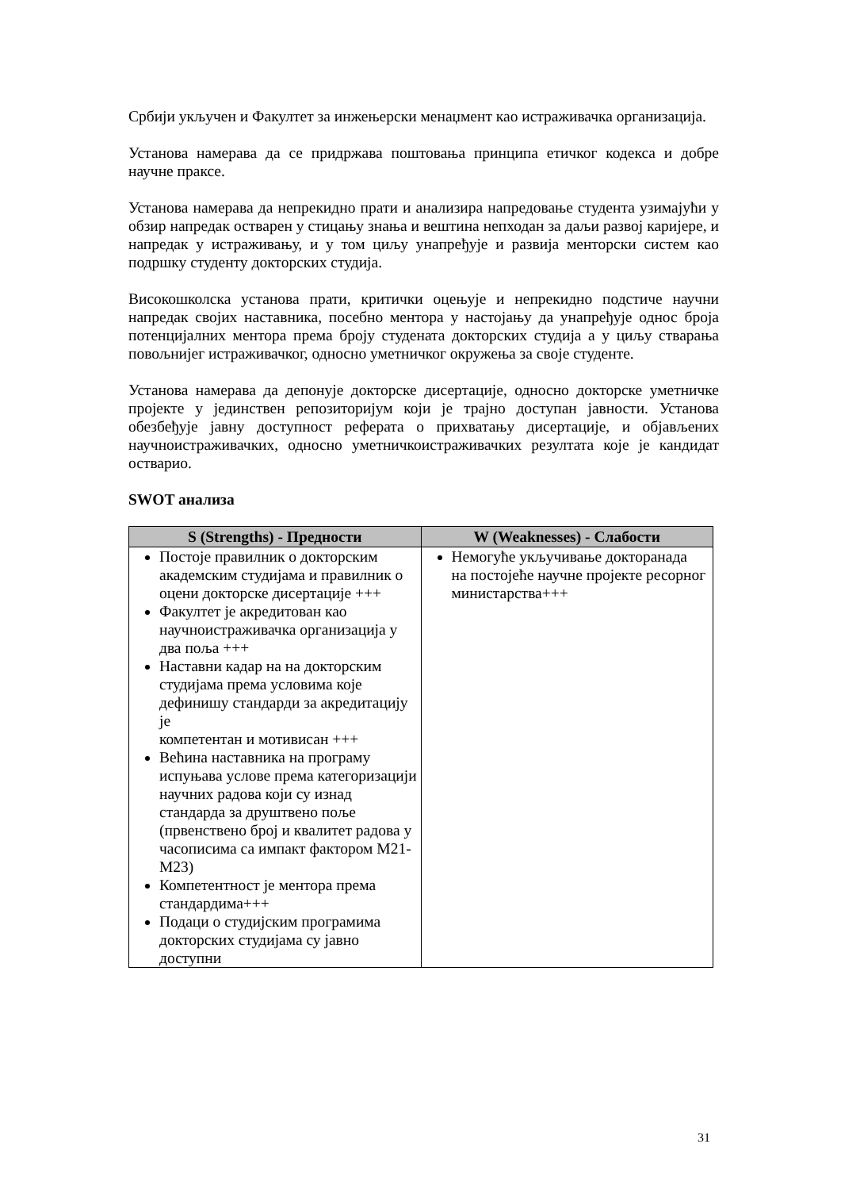Србији укључен и Факултет за инжењерски менаџмент као истраживачка организација.
Установа намерава да се придржава поштовања принципа етичког кодекса и добре научне праксе.
Установа намерава да непрекидно прати и анализира напредовање студента узимајући у обзир напредак остварен у стицању знања и вештина непходан за даљи развој каријере, и напредак у истраживању, и у том циљу унапређује и развија менторски систем као подршку студенту докторских студија.
Високошколска установа прати, критички оцењује и непрекидно подстиче научни напредак својих наставника, посебно ментора у настојању да унапређује однос броја потенцијалних ментора према броју студената докторских студија а у циљу стварања повољнијег истраживачког, односно уметничког окружења за своје студенте.
Установа намерава да депонује докторске дисертације, односно докторске уметничке пројекте у јединствен репозиторијум који је трајно доступан јавности. Установа обезбеђује јавну доступност реферата о прихватању дисертације, и објављених научноистраживачких, односно уметничкоистраживачких резултата које је кандидат остварио.
SWOT анализа
| S (Strengths) - Предности | W (Weaknesses) - Слабости |
| --- | --- |
| Постоје правилник о докторским академским студијама и правилник о оцени докторске дисертације +++ Факултет је акредитован као научноистраживачка организација у два поља +++ Наставни кадар на на докторским студијама према условима које дефинишу стандарди за акредитацију је компетентан и мотивисан +++ Већина наставника на програму испуњава услове према категоризацији научних радова који су изнад стандарда за друштвено поље (првенствено број и квалитет радова у часописима са импакт фактором М21-М23) Компетентност је ментора према стандардима+++ Подаци о студијским програмима докторских студијама су јавно доступни | Немогуће укључивање докторанада на постојеће научне пројекте ресорног министарства+++ |
31